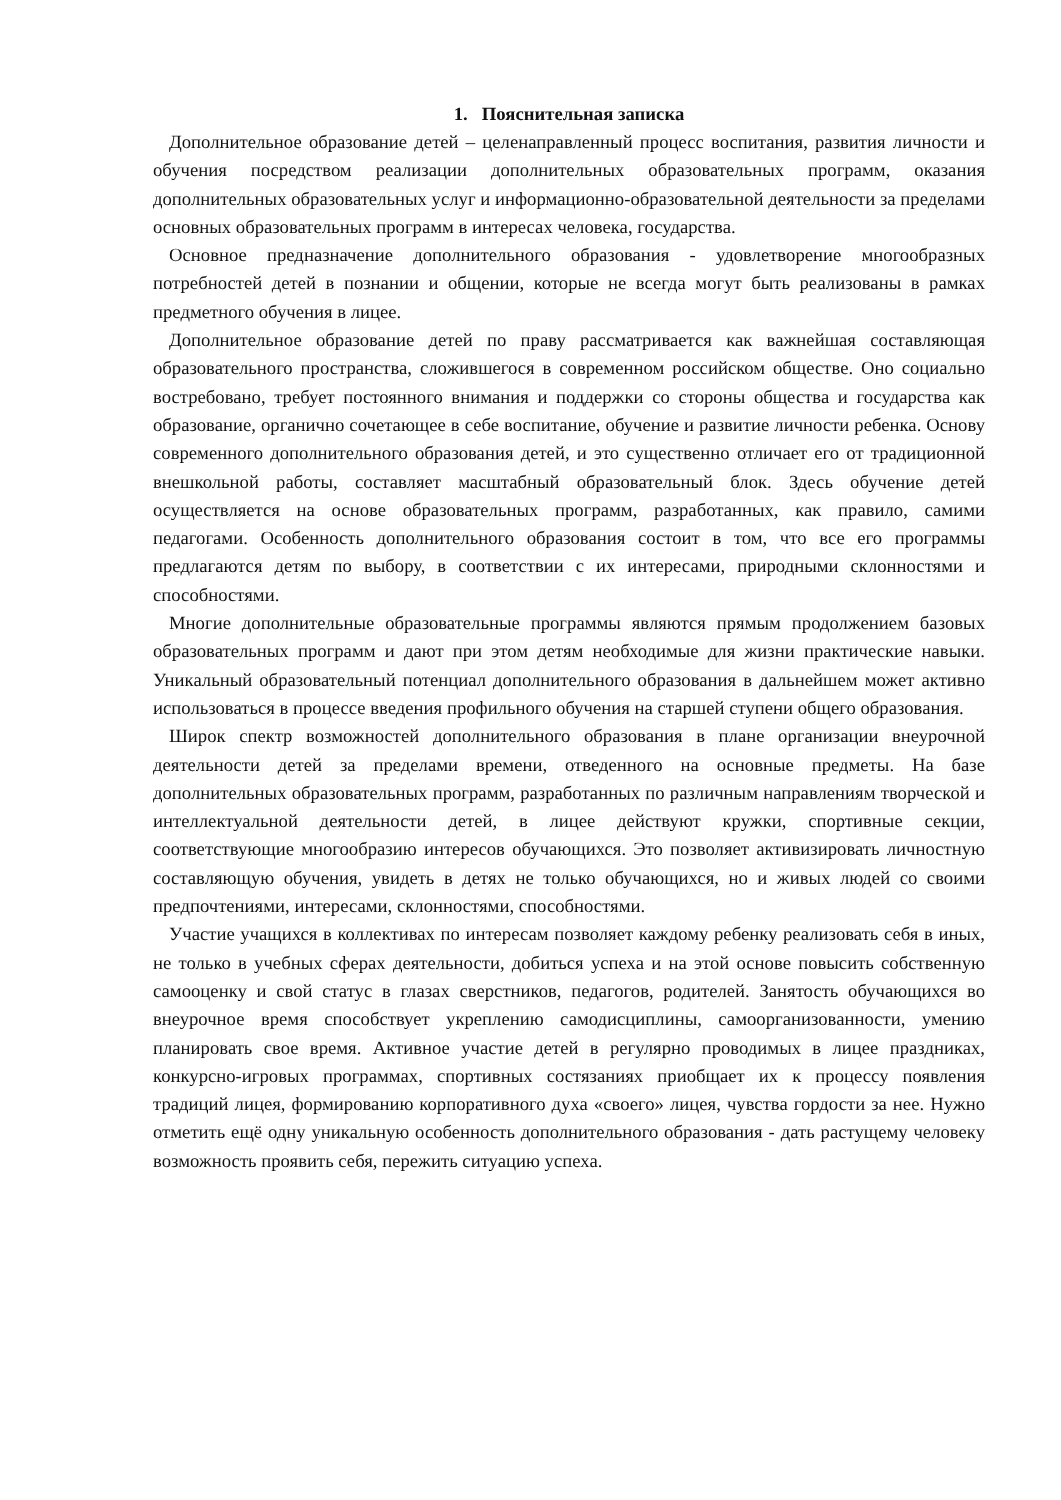1. Пояснительная записка
Дополнительное образование детей – целенаправленный процесс воспитания, развития личности и обучения посредством реализации дополнительных образовательных программ, оказания дополнительных образовательных услуг и информационно-образовательной деятельности за пределами основных образовательных программ в интересах человека, государства.
Основное предназначение дополнительного образования - удовлетворение многообразных потребностей детей в познании и общении, которые не всегда могут быть реализованы в рамках предметного обучения в лицее.
Дополнительное образование детей по праву рассматривается как важнейшая составляющая образовательного пространства, сложившегося в современном российском обществе. Оно социально востребовано, требует постоянного внимания и поддержки со стороны общества и государства как образование, органично сочетающее в себе воспитание, обучение и развитие личности ребенка. Основу современного дополнительного образования детей, и это существенно отличает его от традиционной внешкольной работы, составляет масштабный образовательный блок. Здесь обучение детей осуществляется на основе образовательных программ, разработанных, как правило, самими педагогами. Особенность дополнительного образования состоит в том, что все его программы предлагаются детям по выбору, в соответствии с их интересами, природными склонностями и способностями.
Многие дополнительные образовательные программы являются прямым продолжением базовых образовательных программ и дают при этом детям необходимые для жизни практические навыки. Уникальный образовательный потенциал дополнительного образования в дальнейшем может активно использоваться в процессе введения профильного обучения на старшей ступени общего образования.
Широк спектр возможностей дополнительного образования в плане организации внеурочной деятельности детей за пределами времени, отведенного на основные предметы. На базе дополнительных образовательных программ, разработанных по различным направлениям творческой и интеллектуальной деятельности детей, в лицее действуют кружки, спортивные секции, соответствующие многообразию интересов обучающихся. Это позволяет активизировать личностную составляющую обучения, увидеть в детях не только обучающихся, но и живых людей со своими предпочтениями, интересами, склонностями, способностями.
Участие учащихся в коллективах по интересам позволяет каждому ребенку реализовать себя в иных, не только в учебных сферах деятельности, добиться успеха и на этой основе повысить собственную самооценку и свой статус в глазах сверстников, педагогов, родителей. Занятость обучающихся во внеурочное время способствует укреплению самодисциплины, самоорганизованности, умению планировать свое время. Активное участие детей в регулярно проводимых в лицее праздниках, конкурсно-игровых программах, спортивных состязаниях приобщает их к процессу появления традиций лицея, формированию корпоративного духа «своего» лицея, чувства гордости за нее. Нужно отметить ещё одну уникальную особенность дополнительного образования - дать растущему человеку возможность проявить себя, пережить ситуацию успеха.